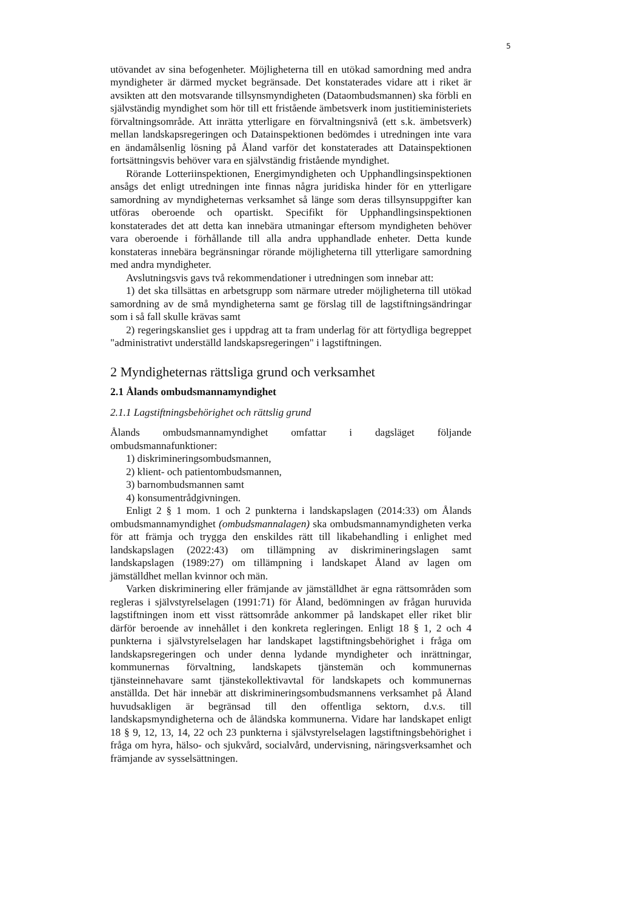5
utövandet av sina befogenheter. Möjligheterna till en utökad samordning med andra myndigheter är därmed mycket begränsade. Det konstaterades vidare att i riket är avsikten att den motsvarande tillsynsmyndigheten (Dataombudsmannen) ska förbli en självständig myndighet som hör till ett fristående ämbetsverk inom justitieministeriets förvaltningsområde. Att inrätta ytterligare en förvaltningsnivå (ett s.k. ämbetsverk) mellan landskapsregeringen och Datainspektionen bedömdes i utredningen inte vara en ändamålsenlig lösning på Åland varför det konstaterades att Datainspektionen fortsättningsvis behöver vara en självständig fristående myndighet.
Rörande Lotteriinspektionen, Energimyndigheten och Upphandlingsinspektionen ansågs det enligt utredningen inte finnas några juridiska hinder för en ytterligare samordning av myndigheternas verksamhet så länge som deras tillsynsuppgifter kan utföras oberoende och opartiskt. Specifikt för Upphandlingsinspektionen konstaterades det att detta kan innebära utmaningar eftersom myndigheten behöver vara oberoende i förhållande till alla andra upphandlade enheter. Detta kunde konstateras innebära begränsningar rörande möjligheterna till ytterligare samordning med andra myndigheter.
Avslutningsvis gavs två rekommendationer i utredningen som innebar att:
1) det ska tillsättas en arbetsgrupp som närmare utreder möjligheterna till utökad samordning av de små myndigheterna samt ge förslag till de lagstiftningsändringar som i så fall skulle krävas samt
2) regeringskansliet ges i uppdrag att ta fram underlag för att förtydliga begreppet "administrativt underställd landskapsregeringen" i lagstiftningen.
2 Myndigheternas rättsliga grund och verksamhet
2.1 Ålands ombudsmannamyndighet
2.1.1 Lagstiftningsbehörighet och rättslig grund
Ålands ombudsmannamyndighet omfattar i dagsläget följande ombudsmannafunktioner:
1) diskrimineringsombudsmannen,
2) klient- och patientombudsmannen,
3) barnombudsmannen samt
4) konsumentrådgivningen.
Enligt 2 § 1 mom. 1 och 2 punkterna i landskapslagen (2014:33) om Ålands ombudsmannamyndighet (ombudsmannalagen) ska ombudsmannamyndigheten verka för att främja och trygga den enskildes rätt till likabehandling i enlighet med landskapslagen (2022:43) om tillämpning av diskrimineringslagen samt landskapslagen (1989:27) om tillämpning i landskapet Åland av lagen om jämställdhet mellan kvinnor och män.
Varken diskriminering eller främjande av jämställdhet är egna rättsområden som regleras i självstyrelselagen (1991:71) för Åland, bedömningen av frågan huruvida lagstiftningen inom ett visst rättsområde ankommer på landskapet eller riket blir därför beroende av innehållet i den konkreta regleringen. Enligt 18 § 1, 2 och 4 punkterna i självstyrelselagen har landskapet lagstiftningsbehörighet i fråga om landskapsregeringen och under denna lydande myndigheter och inrättningar, kommunernas förvaltning, landskapets tjänstemän och kommunernas tjänsteinnehavare samt tjänstekollektivavtal för landskapets och kommunernas anställda. Det här innebär att diskrimineringsombudsmannens verksamhet på Åland huvudsakligen är begränsad till den offentliga sektorn, d.v.s. till landskapsmyndigheterna och de åländska kommunerna. Vidare har landskapet enligt 18 § 9, 12, 13, 14, 22 och 23 punkterna i självstyrelselagen lagstiftningsbehörighet i fråga om hyra, hälso- och sjukvård, socialvård, undervisning, näringsverksamhet och främjande av sysselsättningen.